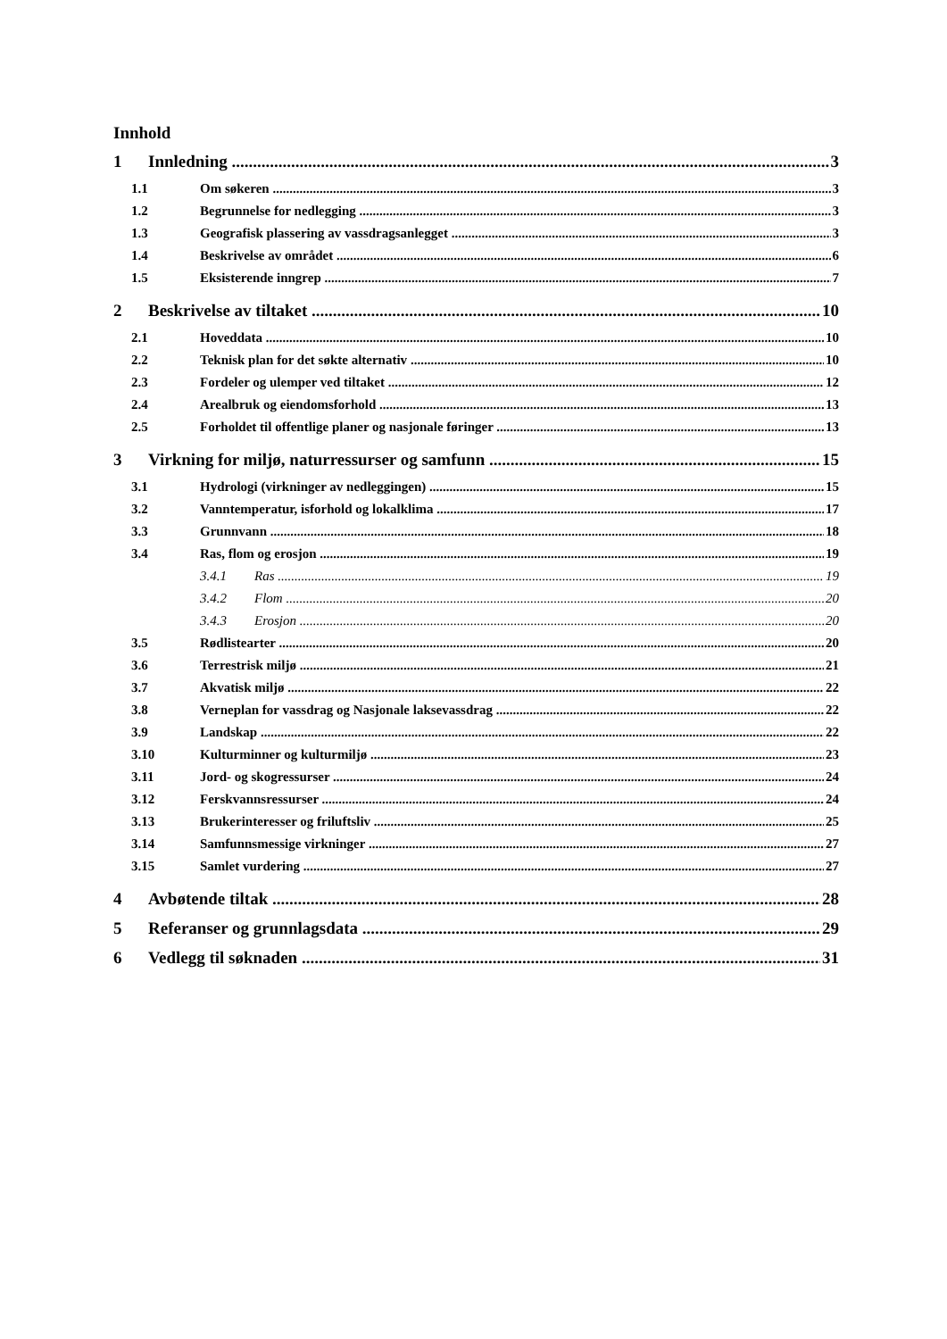Innhold
1 Innledning 3
1.1 Om søkeren 3
1.2 Begrunnelse for nedlegging 3
1.3 Geografisk plassering av vassdragsanlegget 3
1.4 Beskrivelse av området 6
1.5 Eksisterende inngrep 7
2 Beskrivelse av tiltaket 10
2.1 Hoveddata 10
2.2 Teknisk plan for det søkte alternativ 10
2.3 Fordeler og ulemper ved tiltaket 12
2.4 Arealbruk og eiendomsforhold 13
2.5 Forholdet til offentlige planer og nasjonale føringer 13
3 Virkning for miljø, naturressurser og samfunn 15
3.1 Hydrologi (virkninger av nedleggingen) 15
3.2 Vanntemperatur, isforhold og lokalklima 17
3.3 Grunnvann 18
3.4 Ras, flom og erosjon 19
3.4.1 Ras 19
3.4.2 Flom 20
3.4.3 Erosjon 20
3.5 Rødlistearter 20
3.6 Terrestrisk miljø 21
3.7 Akvatisk miljø 22
3.8 Verneplan for vassdrag og Nasjonale laksevassdrag 22
3.9 Landskap 22
3.10 Kulturminner og kulturmiljø 23
3.11 Jord- og skogressurser 24
3.12 Ferskvannsressurser 24
3.13 Brukerinteresser og friluftsliv 25
3.14 Samfunnsmessige virkninger 27
3.15 Samlet vurdering 27
4 Avbøtende tiltak 28
5 Referanser og grunnlagsdata 29
6 Vedlegg til søknaden 31